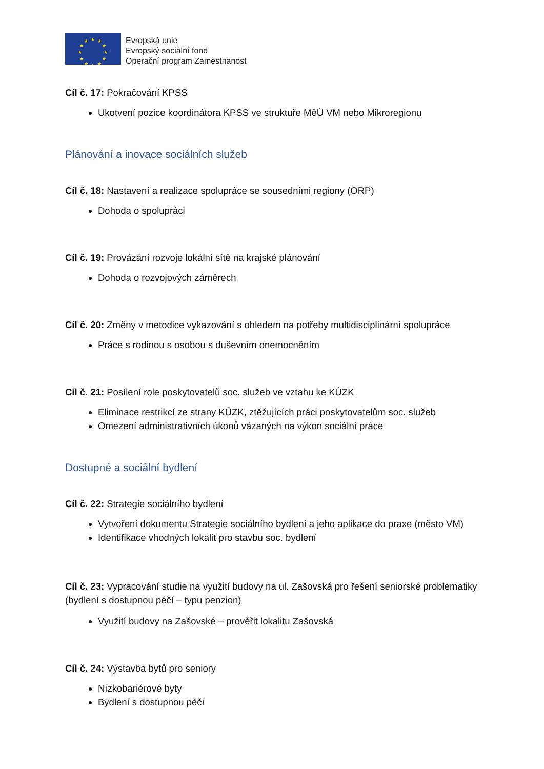★
★
★
★
★
★
★
★
★
★
★
★
Evropská unie
Evropský sociální fond
Operační program Zaměstnanost
Cíl č. 17: Pokračování KPSS
Ukotvení pozice koordinátora KPSS ve struktuře MěÚ VM nebo Mikroregionu
Plánování a inovace sociálních služeb
Cíl č. 18: Nastavení a realizace spolupráce se sousedními regiony (ORP)
Dohoda o spolupráci
Cíl č. 19: Provázání rozvoje lokální sítě na krajské plánování
Dohoda o rozvojových záměrech
Cíl č. 20: Změny v metodice vykazování s ohledem na potřeby multidisciplinární spolupráce
Práce s rodinou s osobou s duševním onemocněním
Cíl č. 21: Posílení role poskytovatelů soc. služeb ve vztahu ke KÚZK
Eliminace restrikcí ze strany KÚZK, ztěžujících práci poskytovatelům soc. služeb
Omezení administrativních úkonů vázaných na výkon sociální práce
Dostupné a sociální bydlení
Cíl č. 22: Strategie sociálního bydlení
Vytvoření dokumentu Strategie sociálního bydlení a jeho aplikace do praxe (město VM)
Identifikace vhodných lokalit pro stavbu soc. bydlení
Cíl č. 23: Vypracování studie na využití budovy na ul. Zašovská pro řešení seniorské problematiky (bydlení s dostupnou péčí – typu penzion)
Využití budovy na Zašovské – prověřit lokalitu Zašovská
Cíl č. 24: Výstavba bytů pro seniory
Nízkobariérové byty
Bydlení s dostupnou péčí